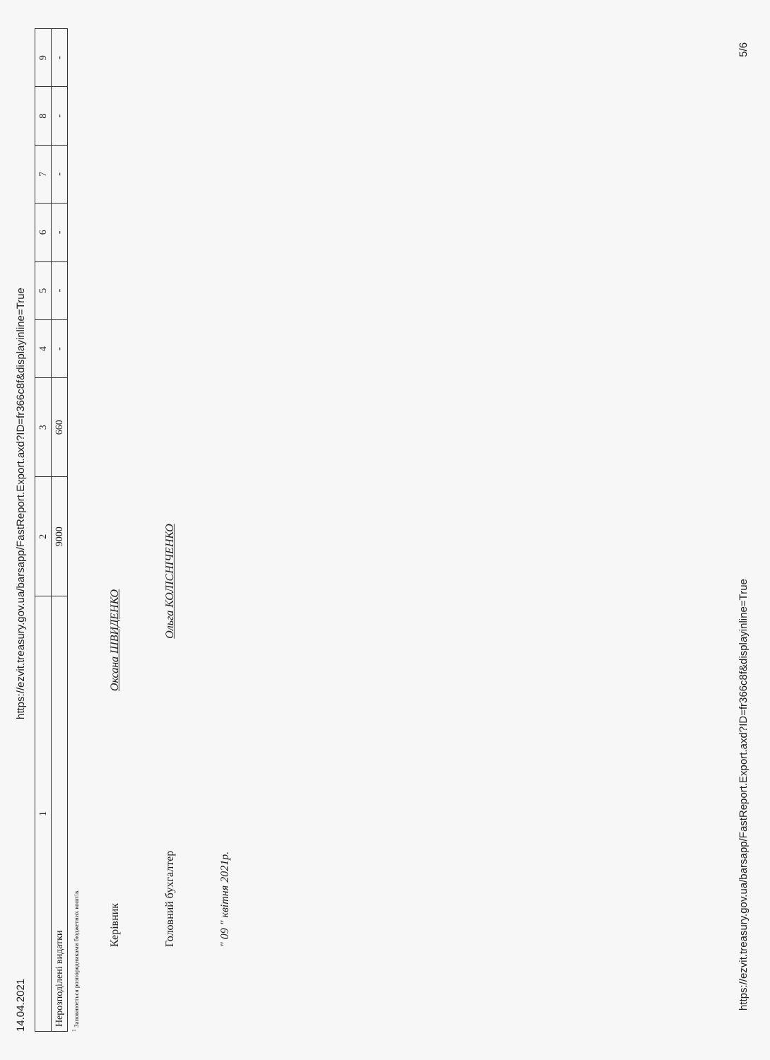14.04.2021 https://ezvit.treasury.gov.ua/barsapp/FastReport.Export.axd?ID=fr366c8f&displayinline=True
| 1 | 2 | 3 | 4 | 5 | 6 | 7 | 8 | 9 |
| --- | --- | --- | --- | --- | --- | --- | --- | --- |
| Нерозподілені видатки | 9000 | 660 | - | - | - | - | - | - |
<sup>1</sup> Заповнюється розпорядниками бюджетних коштів.
Керівник Оксана ШВИДЕНКО
Головний бухгалтер Ольга КОЛІСНІЧЕНКО
" 09 " квітня 2021р.
https://ezvit.treasury.gov.ua/barsapp/FastReport.Export.axd?ID=fr366c8f&displayinline=True 5/6